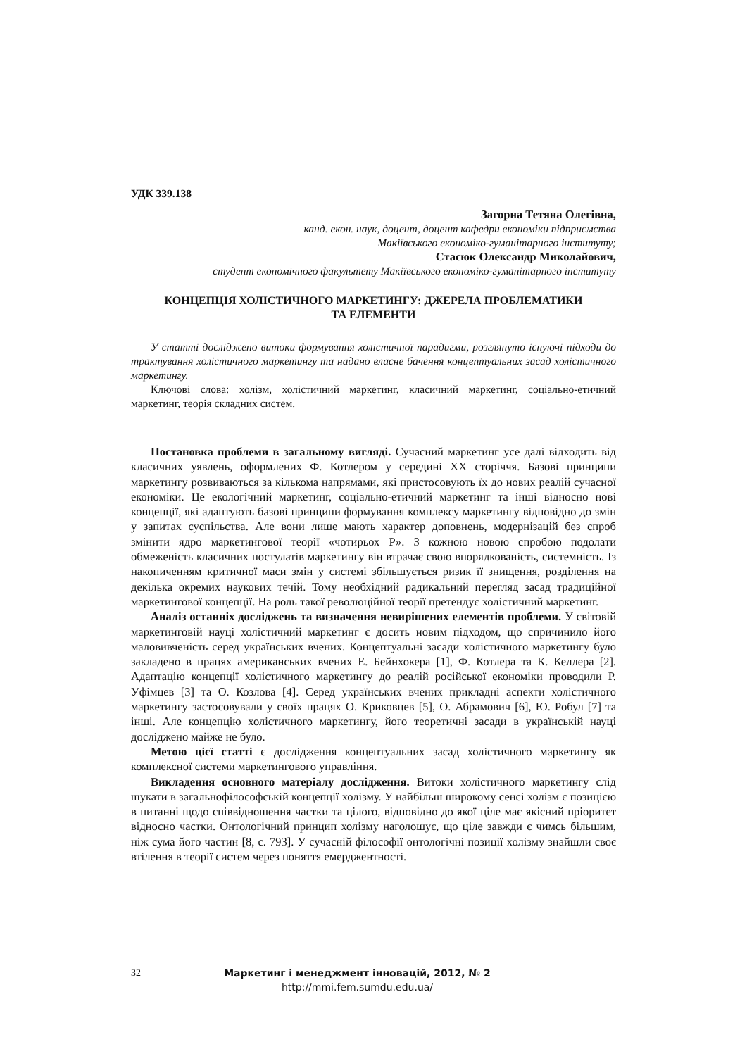УДК 339.138
Загорна Тетяна Олегівна,
канд. екон. наук, доцент, доцент кафедри економіки підприємства
Макіївського економіко-гуманітарного інституту;
Стасюк Олександр Миколайович,
студент економічного факультету Макіївського економіко-гуманітарного інституту
КОНЦЕПЦІЯ ХОЛІСТИЧНОГО МАРКЕТИНГУ: ДЖЕРЕЛА ПРОБЛЕМАТИКИ
ТА ЕЛЕМЕНТИ
У статті досліджено витоки формування холістичної парадигми, розглянуто існуючі підходи до трактування холістичного маркетингу та надано власне бачення концептуальних засад холістичного маркетингу.
Ключові слова: холізм, холістичний маркетинг, класичний маркетинг, соціально-етичний маркетинг, теорія складних систем.
Постановка проблеми в загальному вигляді. Сучасний маркетинг усе далі відходить від класичних уявлень, оформлених Ф. Котлером у середині ХХ сторіччя. Базові принципи маркетингу розвиваються за кількома напрямами, які пристосовують їх до нових реалій сучасної економіки. Це екологічний маркетинг, соціально-етичний маркетинг та інші відносно нові концепції, які адаптують базові принципи формування комплексу маркетингу відповідно до змін у запитах суспільства. Але вони лише мають характер доповнень, модернізацій без спроб змінити ядро маркетингової теорії «чотирьох Р». З кожною новою спробою подолати обмеженість класичних постулатів маркетингу він втрачає свою впорядкованість, системність. Із накопиченням критичної маси змін у системі збільшується ризик її знищення, розділення на декілька окремих наукових течій. Тому необхідний радикальний перегляд засад традиційної маркетингової концепції. На роль такої революційної теорії претендує холістичний маркетинг.
Аналіз останніх досліджень та визначення невирішених елементів проблеми. У світовій маркетинговій науці холістичний маркетинг є досить новим підходом, що спричинило його маловивченість серед українських вчених. Концептуальні засади холістичного маркетингу було закладено в працях американських вчених Е. Бейнхокера [1], Ф. Котлера та К. Келлера [2]. Адаптацію концепції холістичного маркетингу до реалій російської економіки проводили Р. Уфімцев [3] та О. Козлова [4]. Серед українських вчених прикладні аспекти холістичного маркетингу застосовували у своїх працях О. Криковцев [5], О. Абрамович [6], Ю. Робул [7] та інші. Але концепцію холістичного маркетингу, його теоретичні засади в українській науці досліджено майже не було.
Метою цієї статті є дослідження концептуальних засад холістичного маркетингу як комплексної системи маркетингового управління.
Викладення основного матеріалу дослідження. Витоки холістичного маркетингу слід шукати в загальнофілософській концепції холізму. У найбільш широкому сенсі холізм є позицією в питанні щодо співвідношення частки та цілого, відповідно до якої ціле має якісний пріоритет відносно частки. Онтологічний принцип холізму наголошує, що ціле завжди є чимсь більшим, ніж сума його частин [8, с. 793]. У сучасній філософії онтологічні позиції холізму знайшли своє втілення в теорії систем через поняття емерджентності.
32 Маркетинг і менеджмент інновацій, 2012, № 2
http://mmi.fem.sumdu.edu.ua/